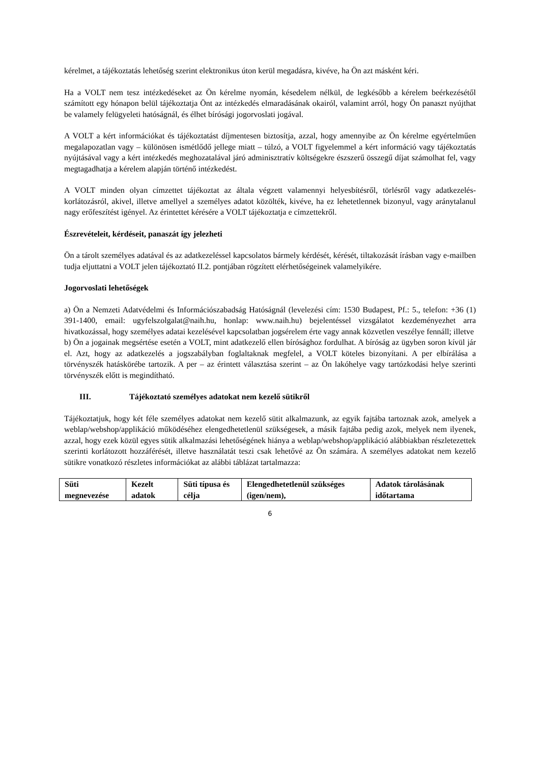kérelmet, a tájékoztatás lehetőség szerint elektronikus úton kerül megadásra, kivéve, ha Ön azt másként kéri.
Ha a VOLT nem tesz intézkedéseket az Ön kérelme nyomán, késedelem nélkül, de legkésőbb a kérelem beérkezésétől számított egy hónapon belül tájékoztatja Önt az intézkedés elmaradásának okairól, valamint arról, hogy Ön panaszt nyújthat be valamely felügyeleti hatóságnál, és élhet bírósági jogorvoslati jogával.
A VOLT a kért információkat és tájékoztatást díjmentesen biztosítja, azzal, hogy amennyibe az Ön kérelme egyértelműen megalapozatlan vagy – különösen ismétlődő jellege miatt – túlzó, a VOLT figyelemmel a kért információ vagy tájékoztatás nyújtásával vagy a kért intézkedés meghozatalával járó adminisztratív költségekre észszerű összegű díjat számolhat fel, vagy megtagadhatja a kérelem alapján történő intézkedést.
A VOLT minden olyan címzettet tájékoztat az általa végzett valamennyi helyesbítésről, törlésről vagy adatkezelés-korlátozásról, akivel, illetve amellyel a személyes adatot közölték, kivéve, ha ez lehetetlennek bizonyul, vagy aránytalanul nagy erőfeszítést igényel. Az érintettet kérésére a VOLT tájékoztatja e címzettekről.
Észrevételeit, kérdéseit, panaszát így jelezheti
Ön a tárolt személyes adatával és az adatkezeléssel kapcsolatos bármely kérdését, kérését, tiltakozását írásban vagy e-mailben tudja eljuttatni a VOLT jelen tájékoztató II.2. pontjában rögzített elérhetőségeinek valamelyikére.
Jogorvoslati lehetőségek
a) Ön a Nemzeti Adatvédelmi és Információszabadság Hatóságnál (levelezési cím: 1530 Budapest, Pf.: 5., telefon: +36 (1) 391-1400, email: ugyfelszolgalat@naih.hu, honlap: www.naih.hu) bejelentéssel vizsgálatot kezdeményezhet arra hivatkozással, hogy személyes adatai kezelésével kapcsolatban jogsérelem érte vagy annak közvetlen veszélye fennáll; illetve
b) Ön a jogainak megsértése esetén a VOLT, mint adatkezelő ellen bírósághoz fordulhat. A bíróság az ügyben soron kívül jár el. Azt, hogy az adatkezelés a jogszabályban foglaltaknak megfelel, a VOLT köteles bizonyítani. A per elbírálása a törvényszék hatáskörébe tartozik. A per – az érintett választása szerint – az Ön lakóhelye vagy tartózkodási helye szerinti törvényszék előtt is megindítható.
III. Tájékoztató személyes adatokat nem kezelő sütikről
Tájékoztatjuk, hogy két féle személyes adatokat nem kezelő sütit alkalmazunk, az egyik fajtába tartoznak azok, amelyek a weblap/webshop/applikáció működéséhez elengedhetetlenül szükségesek, a másik fajtába pedig azok, melyek nem ilyenek, azzal, hogy ezek közül egyes sütik alkalmazási lehetőségének hiánya a weblap/webshop/applikáció alábbiakban részletezettek szerinti korlátozott hozzáférését, illetve használatát teszi csak lehetővé az Ön számára. A személyes adatokat nem kezelő sütikre vonatkozó részletes információkat az alábbi táblázat tartalmazza:
| Süti megnevezése | Kezelt adatok | Süti típusa és célja | Elengedhetetlenül szükséges (igen/nem), | Adatok tárolásának időtartama |
| --- | --- | --- | --- | --- |
6